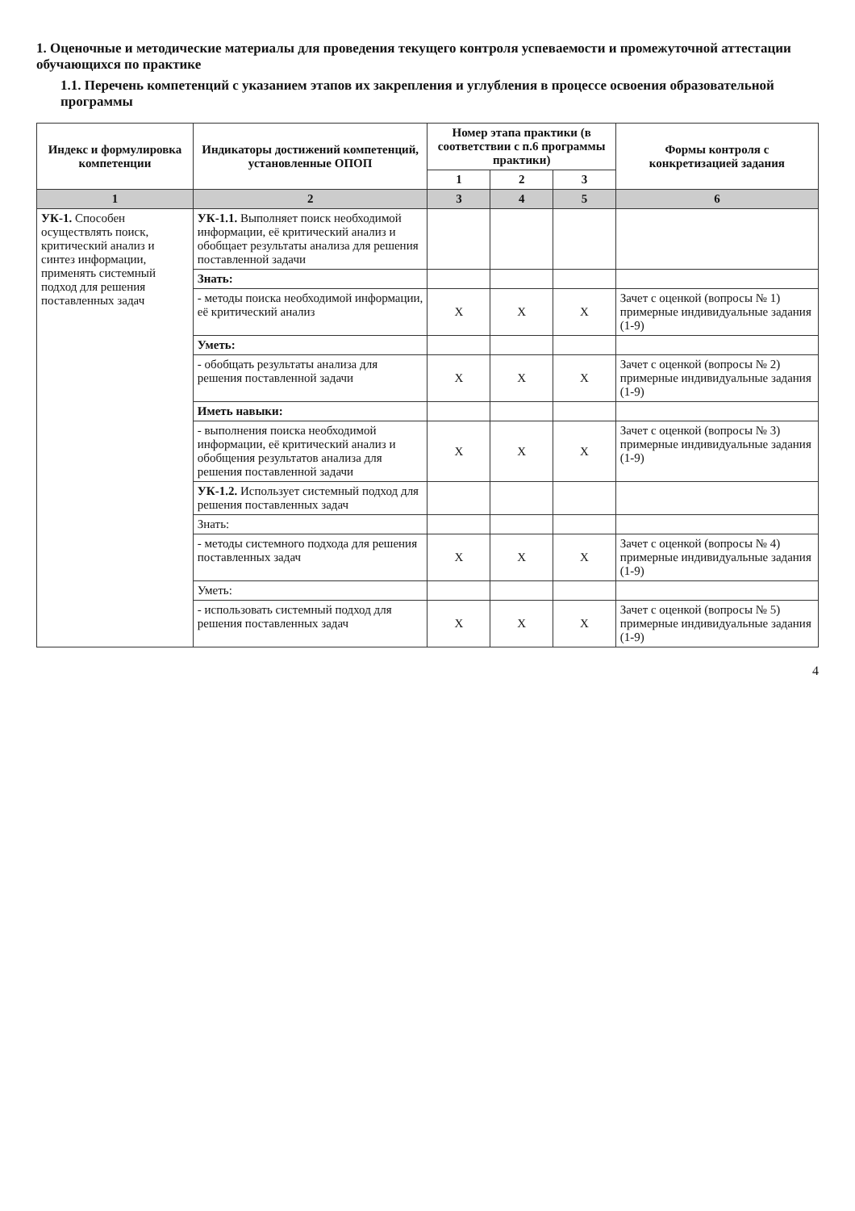1. Оценочные и методические материалы для проведения текущего контроля успеваемости и промежуточной аттестации обучающихся по практике
1.1. Перечень компетенций с указанием этапов их закрепления и углубления в процессе освоения образовательной программы
| Индекс и формулировка компетенции | Индикаторы достижений компетенций, установленные ОПОП | Номер этапа практики (в соответствии с п.6 программы практики) | | | Формы контроля с конкретизацией задания |
| --- | --- | --- | --- | --- | --- |
| | | 1 | 2 | 3 | |
| 1 | 2 | 3 | 4 | 5 | 6 |
| УК-1. Способен осуществлять поиск, критический анализ и синтез информации, применять системный подход для решения поставленных задач | УК-1.1. Выполняет поиск необходимой информации, её критический анализ и обобщает результаты анализа для решения поставленной задачи | | | | |
| | Знать: | | | | |
| | - методы поиска необходимой информации, её критический анализ | Х | Х | Х | Зачет с оценкой (вопросы № 1) примерные индивидуальные задания (1-9) |
| | Уметь: | | | | |
| | - обобщать результаты анализа для решения поставленной задачи | Х | Х | Х | Зачет с оценкой (вопросы № 2) примерные индивидуальные задания (1-9) |
| | Иметь навыки: | | | | |
| | - выполнения поиска необходимой информации, её критический анализ и обобщения результатов анализа для решения поставленной задачи | Х | Х | Х | Зачет с оценкой (вопросы № 3) примерные индивидуальные задания (1-9) |
| | УК-1.2. Использует системный подход для решения поставленных задач | | | | |
| | Знать: | | | | |
| | - методы системного подхода для решения поставленных задач | Х | Х | Х | Зачет с оценкой (вопросы № 4) примерные индивидуальные задания (1-9) |
| | Уметь: | | | | |
| | - использовать системный подход для решения поставленных задач | Х | Х | Х | Зачет с оценкой (вопросы № 5) примерные индивидуальные задания (1-9) |
4